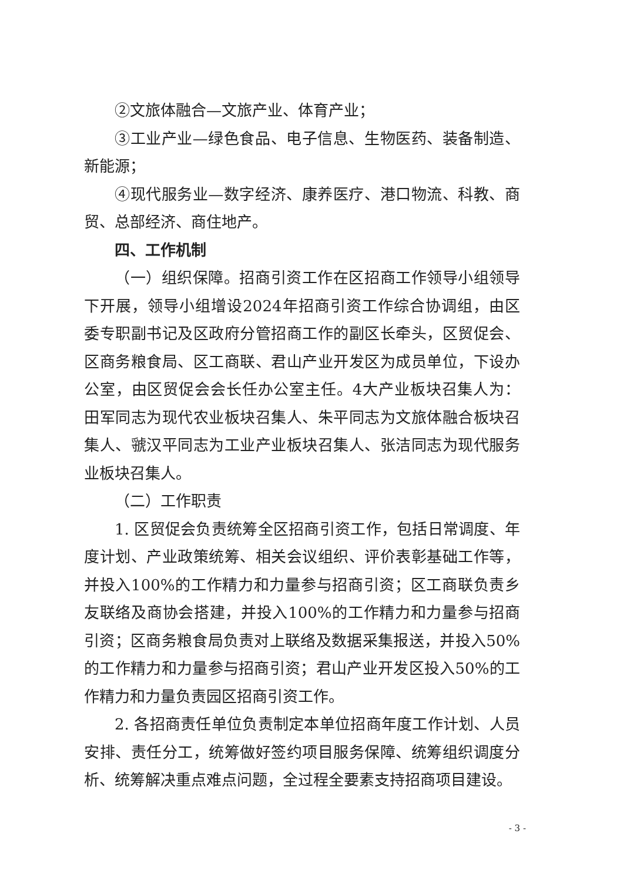②文旅体融合—文旅产业、体育产业；
③工业产业—绿色食品、电子信息、生物医药、装备制造、新能源；
④现代服务业—数字经济、康养医疗、港口物流、科教、商贸、总部经济、商住地产。
四、工作机制
（一）组织保障。招商引资工作在区招商工作领导小组领导下开展，领导小组增设2024年招商引资工作综合协调组，由区委专职副书记及区政府分管招商工作的副区长牵头，区贸促会、区商务粮食局、区工商联、君山产业开发区为成员单位，下设办公室，由区贸促会会长任办公室主任。4大产业板块召集人为：田军同志为现代农业板块召集人、朱平同志为文旅体融合板块召集人、虢汉平同志为工业产业板块召集人、张洁同志为现代服务业板块召集人。
（二）工作职责
1. 区贸促会负责统筹全区招商引资工作，包括日常调度、年度计划、产业政策统筹、相关会议组织、评价表彰基础工作等，并投入100%的工作精力和力量参与招商引资；区工商联负责乡友联络及商协会搭建，并投入100%的工作精力和力量参与招商引资；区商务粮食局负责对上联络及数据采集报送，并投入50%的工作精力和力量参与招商引资；君山产业开发区投入50%的工作精力和力量负责园区招商引资工作。
2. 各招商责任单位负责制定本单位招商年度工作计划、人员安排、责任分工，统筹做好签约项目服务保障、统筹组织调度分析、统筹解决重点难点问题，全过程全要素支持招商项目建设。
- 3 -